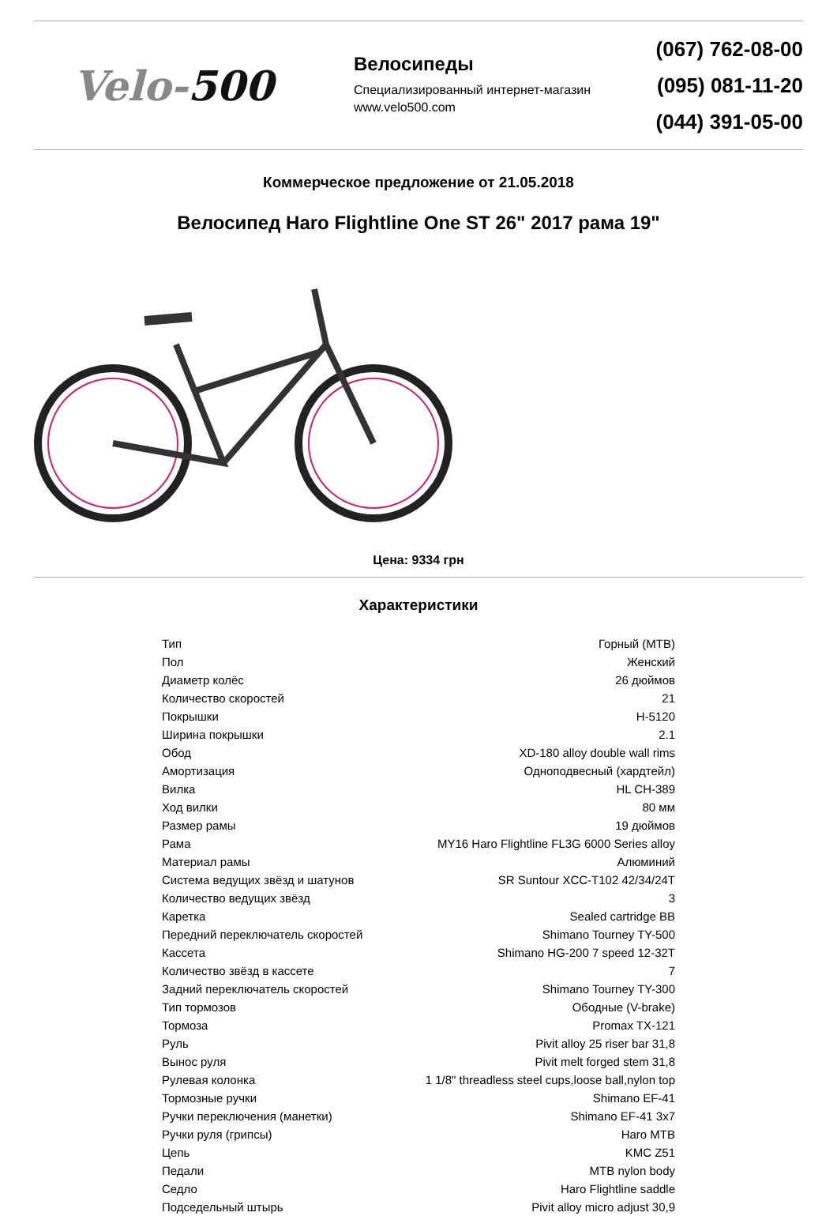Velo-500
Велосипеды
Специализированный интернет-магазин
www.velo500.com
(067) 762-08-00
(095) 081-11-20
(044) 391-05-00
Коммерческое предложение от 21.05.2018
Велосипед Haro Flightline One ST 26" 2017 рама 19"
Цена: 9334 грн
Характеристики
| Тип | Горный (MTB) |
| Пол | Женский |
| Диаметр колёс | 26 дюймов |
| Количество скоростей | 21 |
| Покрышки | H-5120 |
| Ширина покрышки | 2.1 |
| Обод | XD-180 alloy double wall rims |
| Амортизация | Одноподвесный (хардтейл) |
| Вилка | HL CH-389 |
| Ход вилки | 80 мм |
| Размер рамы | 19 дюймов |
| Рама | MY16 Haro Flightline FL3G 6000 Series alloy |
| Материал рамы | Алюминий |
| Система ведущих звёзд и шатунов | SR Suntour XCC-T102 42/34/24T |
| Количество ведущих звёзд | 3 |
| Каретка | Sealed cartridge BB |
| Передний переключатель скоростей | Shimano Tourney TY-500 |
| Кассета | Shimano HG-200 7 speed 12-32T |
| Количество звёзд в кассете | 7 |
| Задний переключатель скоростей | Shimano Tourney TY-300 |
| Тип тормозов | Ободные (V-brake) |
| Тормоза | Promax TX-121 |
| Руль | Pivit alloy 25 riser bar 31,8 |
| Вынос руля | Pivit melt forged stem 31,8 |
| Рулевая колонка | 1 1/8" threadless steel cups,loose ball,nylon top |
| Тормозные ручки | Shimano EF-41 |
| Ручки переключения (манетки) | Shimano EF-41 3x7 |
| Ручки руля (грипсы) | Haro MTB |
| Цепь | KMC Z51 |
| Педали | MTB nylon body |
| Седло | Haro Flightline saddle |
| Подседельный штырь | Pivit alloy micro adjust 30,9 |